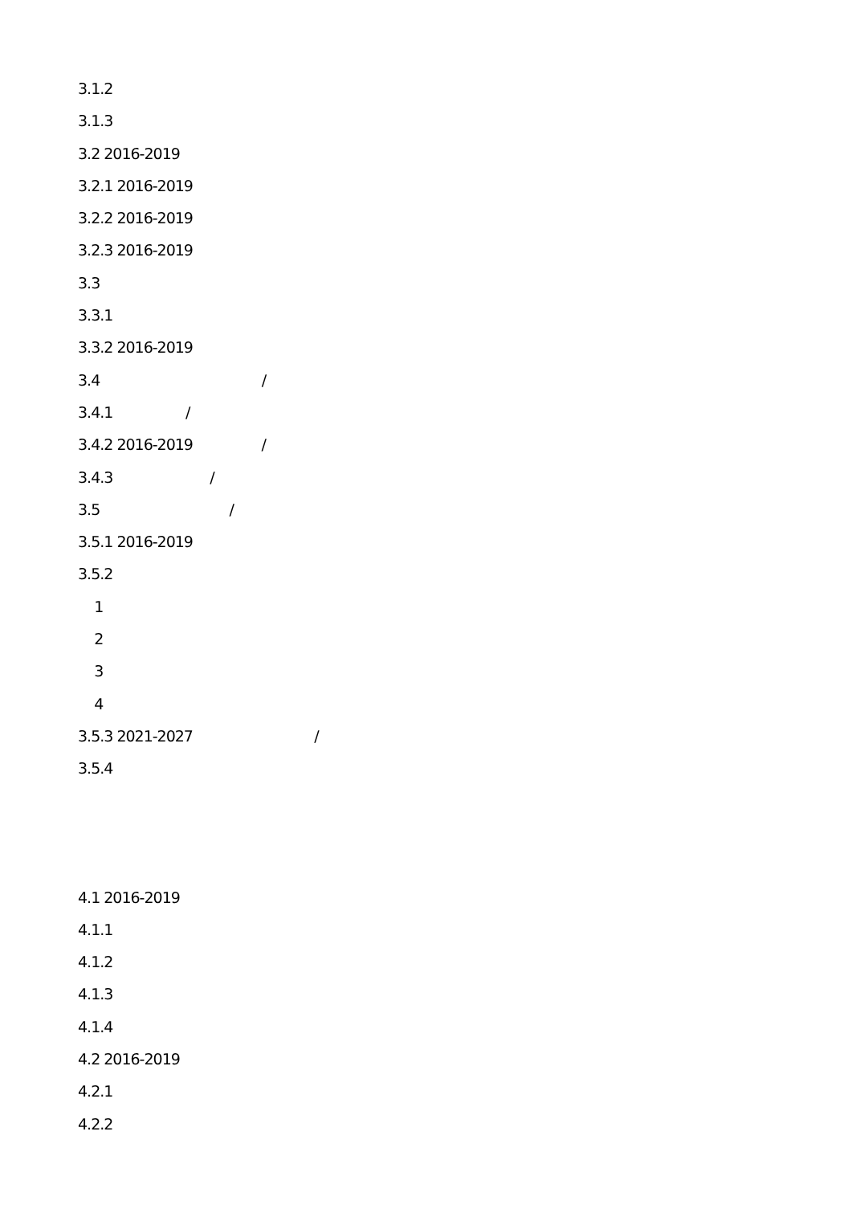3.1.2
3.1.3
3.2 2016-2019
3.2.1 2016-2019
3.2.2 2016-2019
3.2.3 2016-2019
3.3
3.3.1
3.3.2 2016-2019
3.4 /
3.4.1 /
3.4.2 2016-2019 /
3.4.3 /
3.5 /
3.5.1 2016-2019
3.5.2
1
2
3
4
3.5.3 2021-2027 /
3.5.4
4.1 2016-2019
4.1.1
4.1.2
4.1.3
4.1.4
4.2 2016-2019
4.2.1
4.2.2